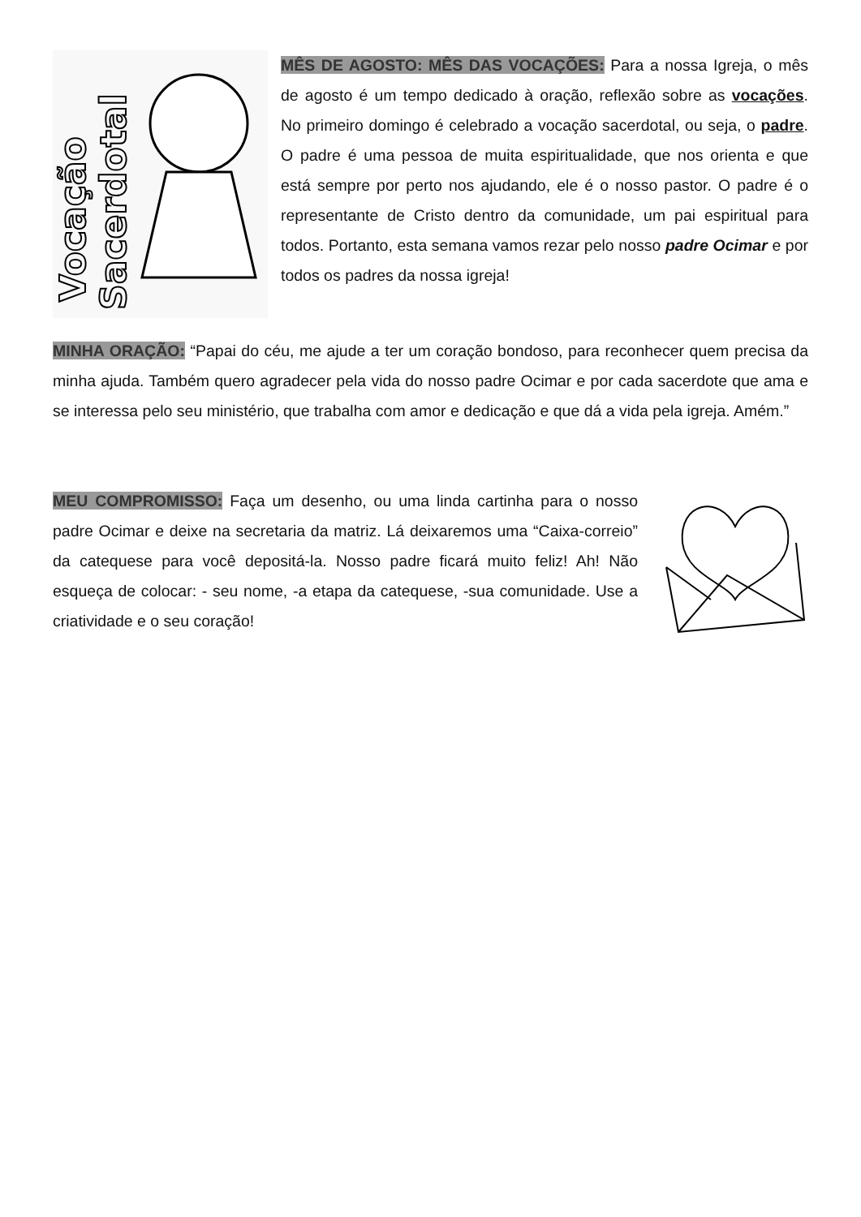Vocação
Sacerdotal
MÊS DE AGOSTO: MÊS DAS VOCAÇÕES: Para a nossa Igreja, o mês de agosto é um tempo dedicado à oração, reflexão sobre as vocações. No primeiro domingo é celebrado a vocação sacerdotal, ou seja, o padre. O padre é uma pessoa de muita espiritualidade, que nos orienta e que está sempre por perto nos ajudando, ele é o nosso pastor. O padre é o representante de Cristo dentro da comunidade, um pai espiritual para todos. Portanto, esta semana vamos rezar pelo nosso padre Ocimar e por todos os padres da nossa igreja!
MINHA ORAÇÃO: “Papai do céu, me ajude a ter um coração bondoso, para reconhecer quem precisa da minha ajuda. Também quero agradecer pela vida do nosso padre Ocimar e por cada sacerdote que ama e se interessa pelo seu ministério, que trabalha com amor e dedicação e que dá a vida pela igreja. Amém.”
MEU COMPROMISSO: Faça um desenho, ou uma linda cartinha para o nosso padre Ocimar e deixe na secretaria da matriz. Lá deixaremos uma “Caixa-correio” da catequese para você depositá-la. Nosso padre ficará muito feliz! Ah! Não esqueça de colocar: - seu nome, -a etapa da catequese, -sua comunidade. Use a criatividade e o seu coração!